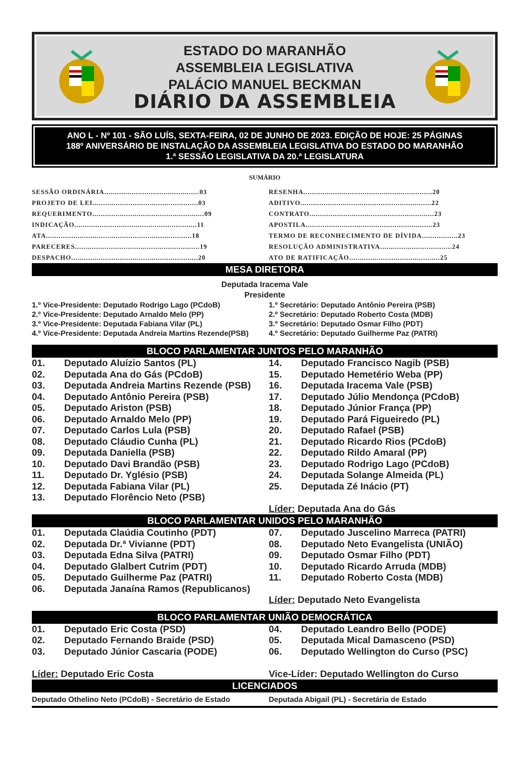ESTADO DO MARANHÃO
ASSEMBLEIA LEGISLATIVA
PALÁCIO MANUEL BECKMAN
DIÁRIO DA ASSEMBLEIA
ANO L - Nº 101 - SÃO LUÍS, SEXTA-FEIRA, 02 DE JUNHO DE 2023. EDIÇÃO DE HOJE: 25 PÁGINAS
188º ANIVERSÁRIO DE INSTALAÇÃO DA ASSEMBLEIA LEGISLATIVA DO ESTADO DO MARANHÃO
1.ª SESSÃO LEGISLATIVA DA 20.ª LEGISLATURA
SUMÁRIO
SESSÃO ORDINÁRIA.............................................03
PROJETO DE LEI..................................................03
REQUERIMENTO.....................................................09
INDICAÇÃO..........................................................11
ATA.....................................................................18
PARECERES...........................................................19
DESPACHO............................................................20
RESENHA.............................................................20
ADITIVO..............................................................22
CONTRATO...........................................................23
APOSTILA............................................................23
TERMO DE RECONHECIMENTO DE DÍVIDA.................23
RESOLUÇÃO ADMINISTRATIVA..................................24
ATO DE RATIFICAÇÃO...........................................25
MESA DIRETORA
Deputada Iracema Vale
Presidente
1.º Vice-Presidente: Deputado Rodrigo Lago (PCdoB)
2.º Vice-Presidente: Deputado Arnaldo Melo (PP)
3.º Vice-Presidente: Deputada Fabiana Vilar (PL)
4.º Vice-Presidente: Deputada Andreia Martins Rezende(PSB)
1.º Secretário: Deputado Antônio Pereira (PSB)
2.º Secretário: Deputado Roberto Costa (MDB)
3.º Secretário: Deputado Osmar Filho (PDT)
4.º Secretário: Deputado Guilherme Paz (PATRI)
BLOCO PARLAMENTAR JUNTOS PELO MARANHÃO
01. Deputado Aluízio Santos (PL)
02. Deputada Ana do Gás (PCdoB)
03. Deputada Andreia Martins Rezende (PSB)
04. Deputado Antônio Pereira (PSB)
05. Deputado Ariston (PSB)
06. Deputado Arnaldo Melo (PP)
07. Deputado Carlos Lula (PSB)
08. Deputado Cláudio Cunha (PL)
09. Deputada Daniella (PSB)
10. Deputado Davi Brandão (PSB)
11. Deputado Dr. Yglésio (PSB)
12. Deputada Fabiana Vilar (PL)
13. Deputado Florêncio Neto (PSB)
14. Deputado Francisco Nagib (PSB)
15. Deputado Hemetério Weba (PP)
16. Deputada Iracema Vale (PSB)
17. Deputado Júlio Mendonça (PCdoB)
18. Deputado Júnior França (PP)
19. Deputado Pará Figueiredo (PL)
20. Deputado Rafael (PSB)
21. Deputado Ricardo Rios (PCdoB)
22. Deputado Rildo Amaral (PP)
23. Deputado Rodrigo Lago (PCdoB)
24. Deputada Solange Almeida (PL)
25. Deputada Zé Inácio (PT)
Líder: Deputada Ana do Gás
BLOCO PARLAMENTAR UNIDOS PELO MARANHÃO
01. Deputada Claúdia Coutinho (PDT)
02. Deputada Dr.ª Vivianne (PDT)
03. Deputada Edna Silva (PATRI)
04. Deputado Glalbert Cutrim (PDT)
05. Deputado Guilherme Paz (PATRI)
06. Deputada Janaína Ramos (Republicanos)
07. Deputado Juscelino Marreca (PATRI)
08. Deputado Neto Evangelista (UNIÃO)
09. Deputado Osmar Filho (PDT)
10. Deputado Ricardo Arruda (MDB)
11. Deputado Roberto Costa (MDB)
Líder: Deputado Neto Evangelista
BLOCO PARLAMENTAR UNIÃO DEMOCRÁTICA
01. Deputado Eric Costa (PSD)
02. Deputado Fernando Braide (PSD)
03. Deputado Júnior Cascaria (PODE)
Líder: Deputado Eric Costa
04. Deputado Leandro Bello (PODE)
05. Deputada Mical Damasceno (PSD)
06. Deputado Wellington do Curso (PSC)
Vice-Líder: Deputado Wellington do Curso
LICENCIADOS
Deputado Othelino Neto (PCdoB) - Secretário de Estado
Deputada Abigail (PL) - Secretária de Estado